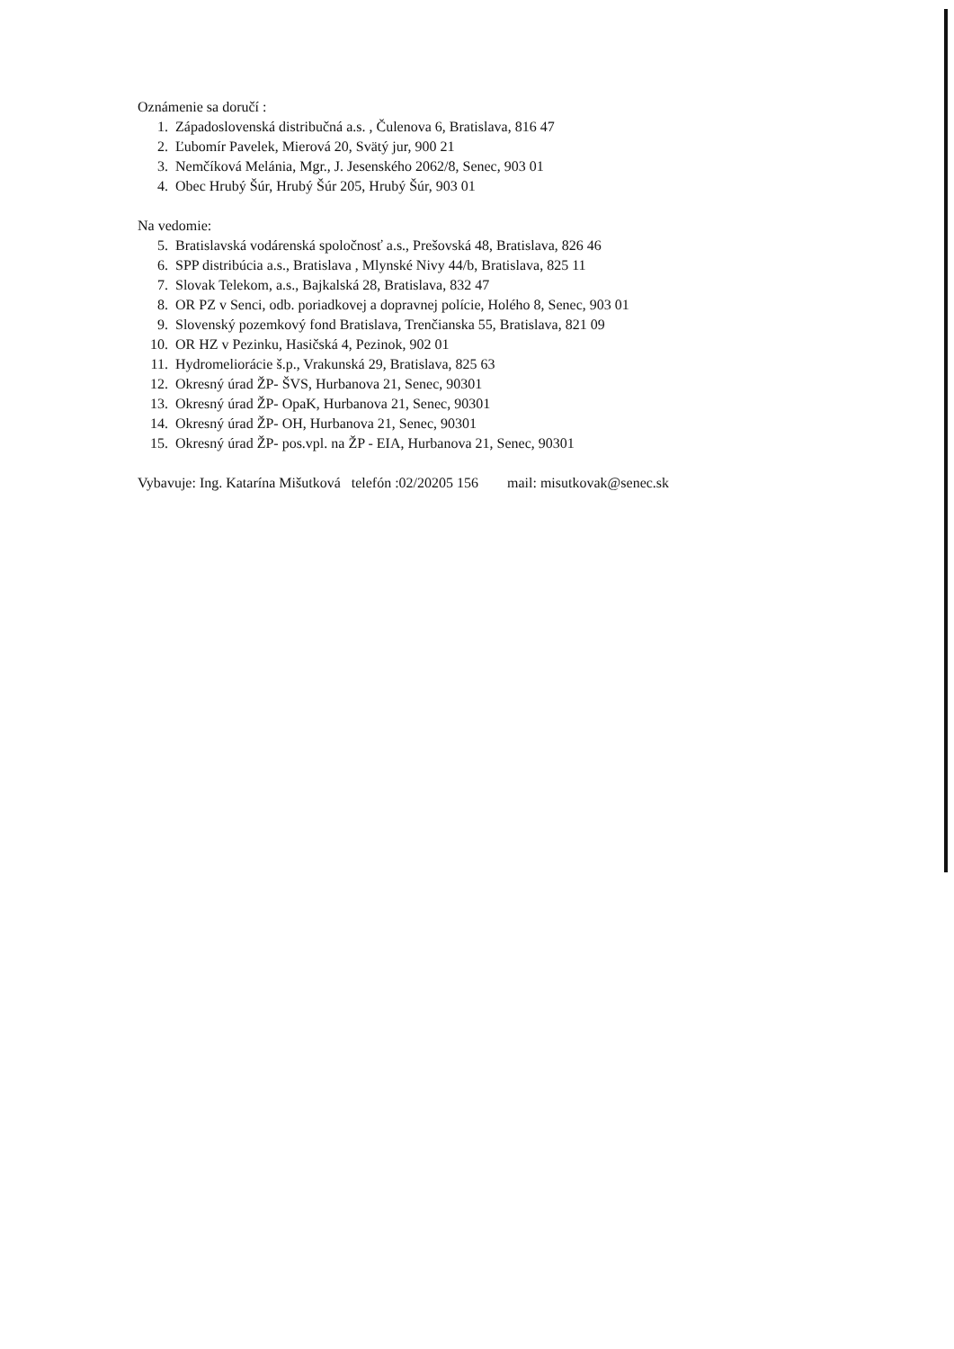Oznámenie sa doručí :
1. Západoslovenská distribučná a.s. , Čulenova 6, Bratislava, 816 47
2. Ľubomír Pavelek, Mierová 20, Svätý jur, 900 21
3. Nemčíková Melánia, Mgr., J. Jesenského 2062/8, Senec, 903 01
4. Obec Hrubý Šúr, Hrubý Šúr 205, Hrubý Šúr, 903 01
Na vedomie:
5. Bratislavská vodárenská spoločnosť a.s., Prešovská 48, Bratislava, 826 46
6. SPP distribúcia a.s., Bratislava , Mlynské Nivy 44/b, Bratislava, 825 11
7. Slovak Telekom, a.s., Bajkalská 28, Bratislava, 832 47
8. OR PZ v Senci, odb. poriadkovej a dopravnej polície, Holého 8, Senec, 903 01
9. Slovenský pozemkový fond Bratislava, Trenčianska 55, Bratislava, 821 09
10. OR HZ v Pezinku, Hasičská 4, Pezinok, 902 01
11. Hydromeliorácie š.p., Vrakunská 29, Bratislava, 825 63
12. Okresný úrad ŽP- ŠVS, Hurbanova 21, Senec, 90301
13. Okresný úrad ŽP- OpaK, Hurbanova 21, Senec, 90301
14. Okresný úrad ŽP- OH, Hurbanova 21, Senec, 90301
15. Okresný úrad ŽP- pos.vpl. na ŽP - EIA, Hurbanova 21, Senec, 90301
Vybavuje: Ing. Katarína Mišutková telefón :02/20205 156 mail: misutkovak@senec.sk